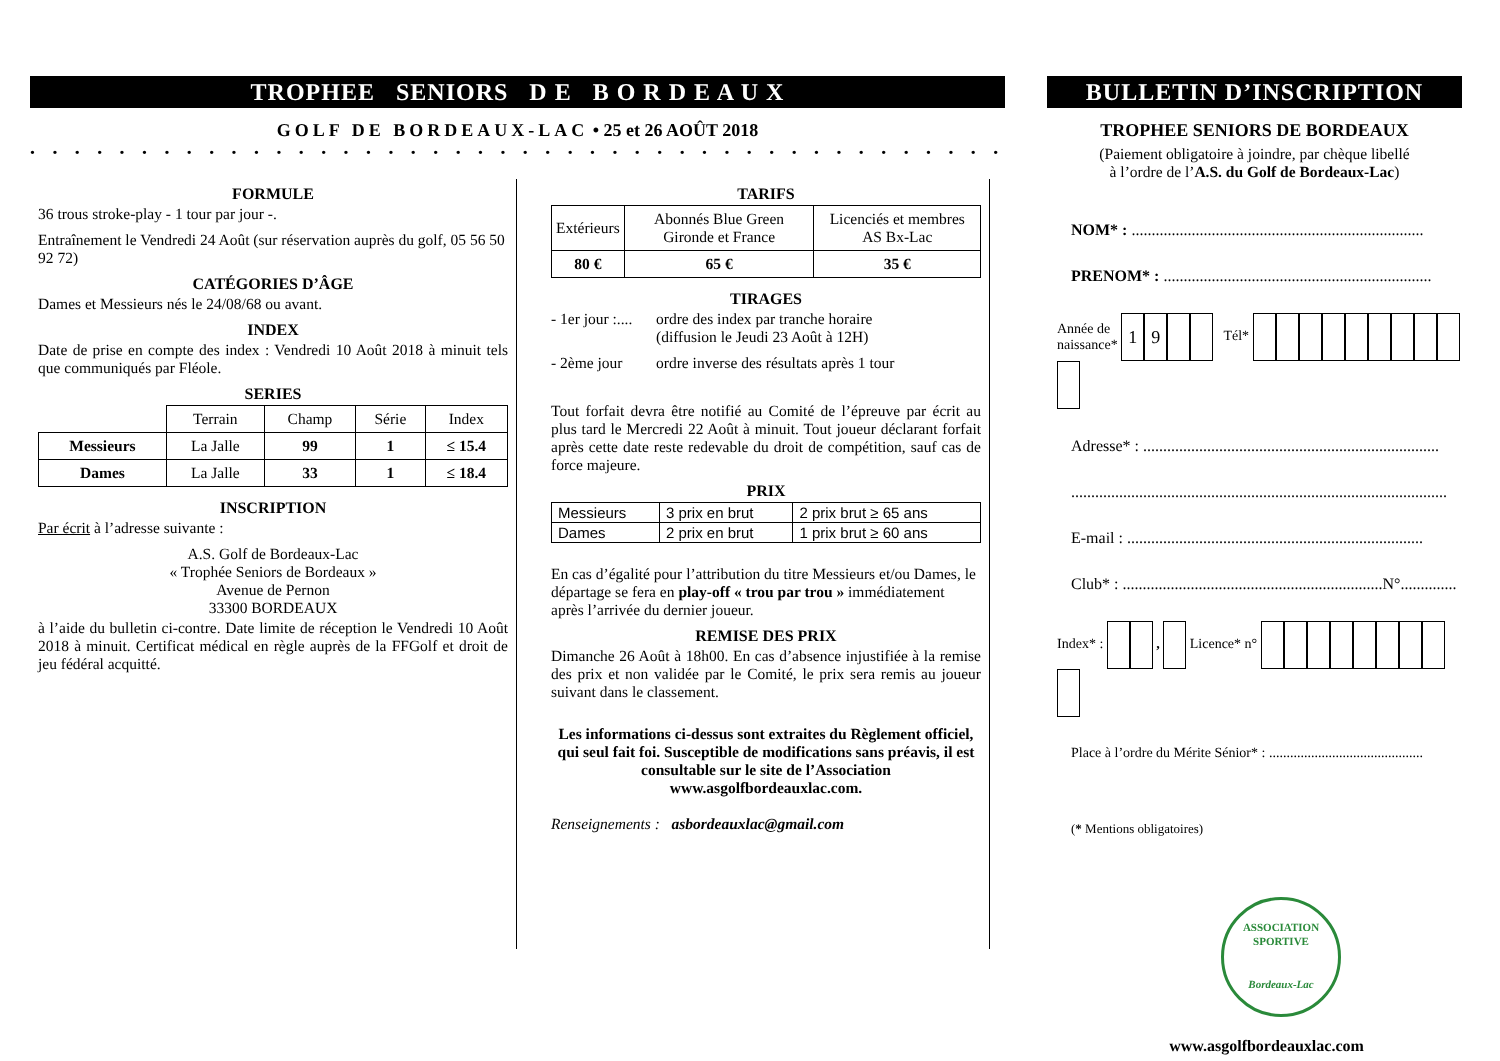TROPHEE SENIORS D E B O R D E A U X
GOLF DE BORDEAUX-LAC • 25 et 26 AOÛT 2018
• • • • • • • • • • • • • • • • • • • • • • • • • • • • • • • • • • • • • • • • • • • • • • • • • •
FORMULE
36 trous stroke-play - 1 tour par jour -.
Entraînement le Vendredi 24 Août (sur réservation auprès du golf, 05 56 50 92 72)
CATÉGORIES D’ÂGE
Dames et Messieurs nés le 24/08/68 ou avant.
INDEX
Date de prise en compte des index : Vendredi 10 Août 2018 à minuit tels que communiqués par Fléole.
SERIES
| | Terrain | Champ | Série | Index |
| Messieurs | La Jalle | 99 | 1 | ≤ 15.4 |
| Dames | La Jalle | 33 | 1 | ≤ 18.4 |
INSCRIPTION
Par écrit à l’adresse suivante :
A.S. Golf de Bordeaux-Lac
« Trophée Seniors de Bordeaux »
Avenue de Pernon
33300 BORDEAUX
à l’aide du bulletin ci-contre. Date limite de réception le Vendredi 10 Août 2018 à minuit. Certificat médical en règle auprès de la FFGolf et droit de jeu fédéral acquitté.
TARIFS
| Extérieurs | Abonnés Blue Green Gironde et France | Licenciés et membres AS Bx-Lac |
| 80 € | 65 € | 35 € |
TIRAGES
- 1er jour :.... ordre des index par tranche horaire
(diffusion le Jeudi 23 Août à 12H)
- 2ème jour ordre inverse des résultats après 1 tour
Tout forfait devra être notifié au Comité de l’épreuve par écrit au plus tard le Mercredi 22 Août à minuit. Tout joueur déclarant forfait après cette date reste redevable du droit de compétition, sauf cas de force majeure.
PRIX
| Messieurs | 3 prix en brut | 2 prix brut ≥ 65 ans |
| Dames | 2 prix en brut | 1 prix brut ≥ 60 ans |
En cas d’égalité pour l’attribution du titre Messieurs et/ou Dames, le départage se fera en play-off « trou par trou » immédiatement après l’arrivée du dernier joueur.
REMISE DES PRIX
Dimanche 26 Août à 18h00. En cas d’absence injustifiée à la remise des prix et non validée par le Comité, le prix sera remis au joueur suivant dans le classement.
Les informations ci-dessus sont extraites du Règlement officiel, qui seul fait foi. Susceptible de modifications sans préavis, il est consultable sur le site de l’Association www.asgolfbordeauxlac.com.
Renseignements : asbordeauxlac@gmail.com
BULLETIN D’INSCRIPTION
TROPHEE SENIORS DE BORDEAUX
(Paiement obligatoire à joindre, par chèque libellé
à l’ordre de l’A.S. du Golf de Bordeaux-Lac)
NOM* : .........................................................................
PRENOM* : ...................................................................
Année de
naissance* 19 Tél*
Adresse* : ..........................................................................
..............................................................................................
E-mail : ..........................................................................
Club* : .................................................................N°..............
Index* : , Licence* n°
Place à l’ordre du Mérite Sénior* : ............................................
(* Mentions obligatoires)
ASSOCIATION SPORTIVE
Bordeaux-Lac
www.asgolfbordeauxlac.com